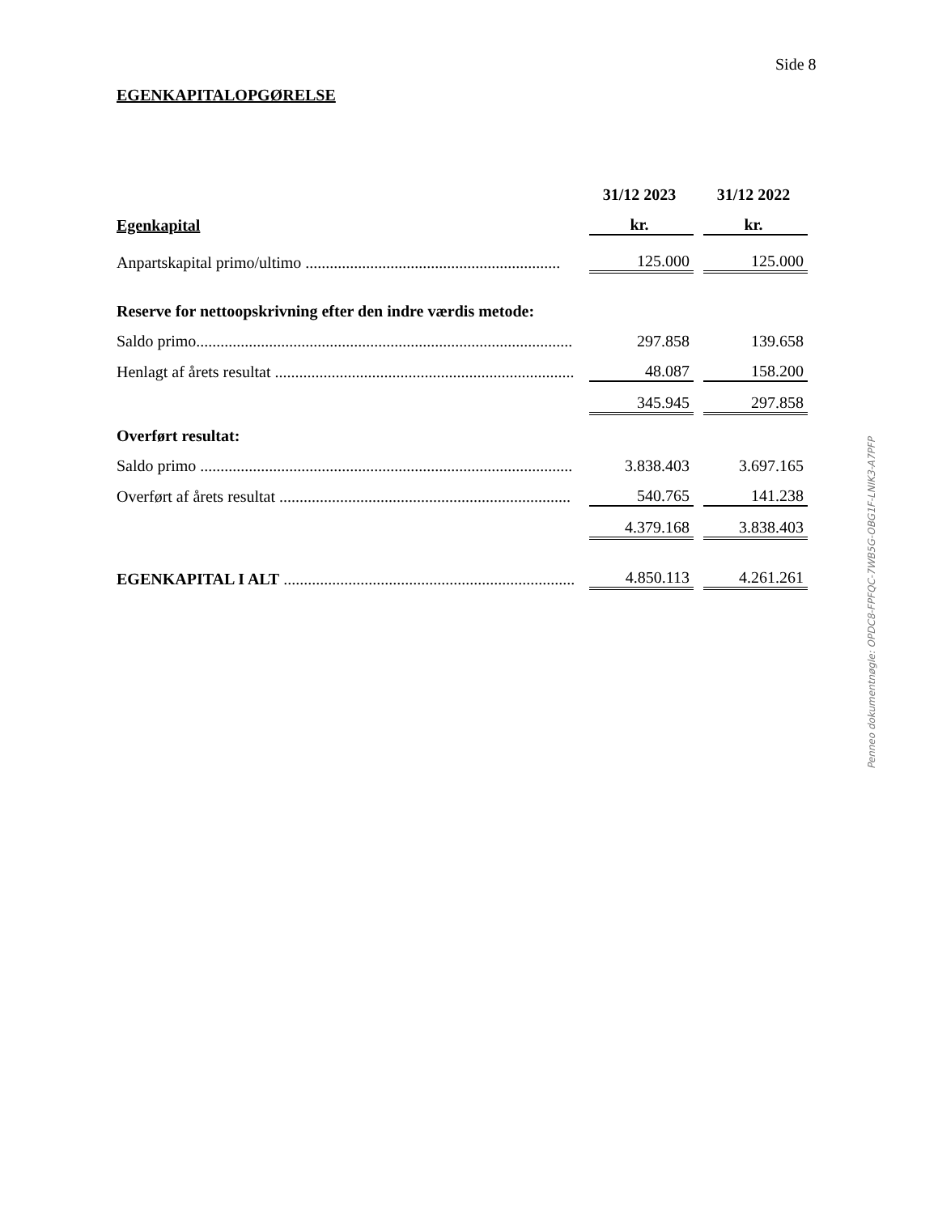Side 8
EGENKAPITALOPGØRELSE
| | 31/12 2023 | | 31/12 2022 |
| Egenkapital | kr. | | kr. |
| Anpartskapital primo/ultimo ............................................................... | 125.000 | | 125.000 |
| Reserve for nettoopskrivning efter den indre værdis metode: | | | |
| Saldo primo............................................................................................. | 297.858 | | 139.658 |
| Henlagt af årets resultat .......................................................................... | 48.087 | | 158.200 |
| | 345.945 | | 297.858 |
| Overført resultat: | | | |
| Saldo primo ............................................................................................ | 3.838.403 | | 3.697.165 |
| Overført af årets resultat ........................................................................ | 540.765 | | 141.238 |
| | 4.379.168 | | 3.838.403 |
| EGENKAPITAL I ALT ........................................................................ | 4.850.113 | | 4.261.261 |
Penneo dokumentnøgle: OPDC8-FPFQC-7WB5G-OBG1F-LNIK3-A7PFP